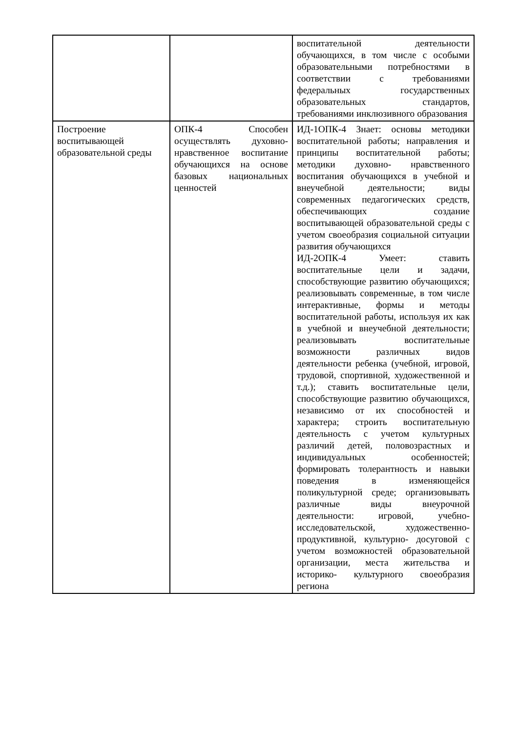| | | воспитательной деятельности обучающихся, в том числе с особыми образовательными потребностями в соответствии с требованиями федеральных государственных образовательных стандартов, требованиями инклюзивного образования |
| Построение воспитывающей образовательной среды | ОПК-4 Способен осуществлять духовно-нравственное воспитание обучающихся на основе базовых национальных ценностей | ИД-1ОПК-4 Знает: основы методики воспитательной работы; направления и принципы воспитательной работы; методики духовно- нравственного воспитания обучающихся в учебной и внеучебной деятельности; виды современных педагогических средств, обеспечивающих создание воспитывающей образовательной среды с учетом своеобразия социальной ситуации развития обучающихся ИД-2ОПК-4 Умеет: ставить воспитательные цели и задачи, способствующие развитию обучающихся; реализовывать современные, в том числе интерактивные, формы и методы воспитательной работы, используя их как в учебной и внеучебной деятельности; реализовывать воспитательные возможности различных видов деятельности ребенка (учебной, игровой, трудовой, спортивной, художественной и т.д.); ставить воспитательные цели, способствующие развитию обучающихся, независимо от их способностей и характера; строить воспитательную деятельность с учетом культурных различий детей, половозрастных и индивидуальных особенностей; формировать толерантность и навыки поведения в изменяющейся поликультурной среде; организовывать различные виды внеурочной деятельности: игровой, учебно-исследовательской, художественно- продуктивной, культурно- досуговой с учетом возможностей образовательной организации, места жительства и историко- культурного своеобразия региона |